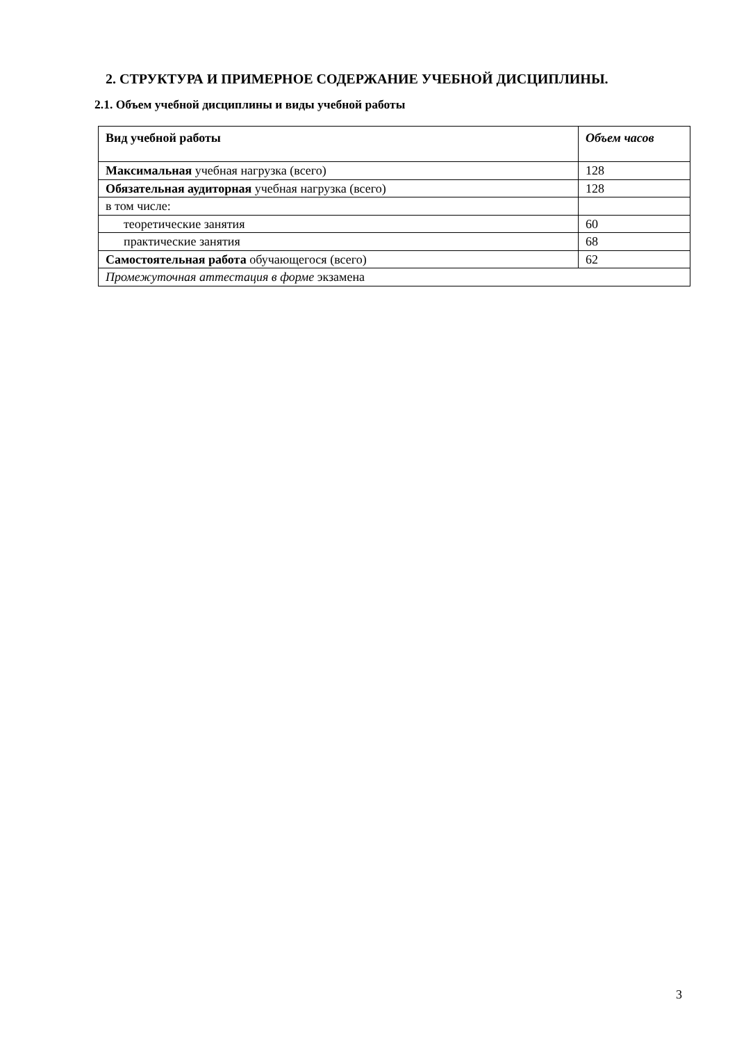2. СТРУКТУРА И ПРИМЕРНОЕ СОДЕРЖАНИЕ УЧЕБНОЙ ДИСЦИПЛИНЫ.
2.1. Объем учебной дисциплины и виды учебной работы
| Вид учебной работы | Объем часов |
| --- | --- |
| Максимальная учебная нагрузка (всего) | 128 |
| Обязательная аудиторная учебная нагрузка (всего) | 128 |
| в том числе: | |
| теоретические занятия | 60 |
| практические занятия | 68 |
| Самостоятельная работа обучающегося (всего) | 62 |
| Промежуточная аттестация в форме экзамена | |
3